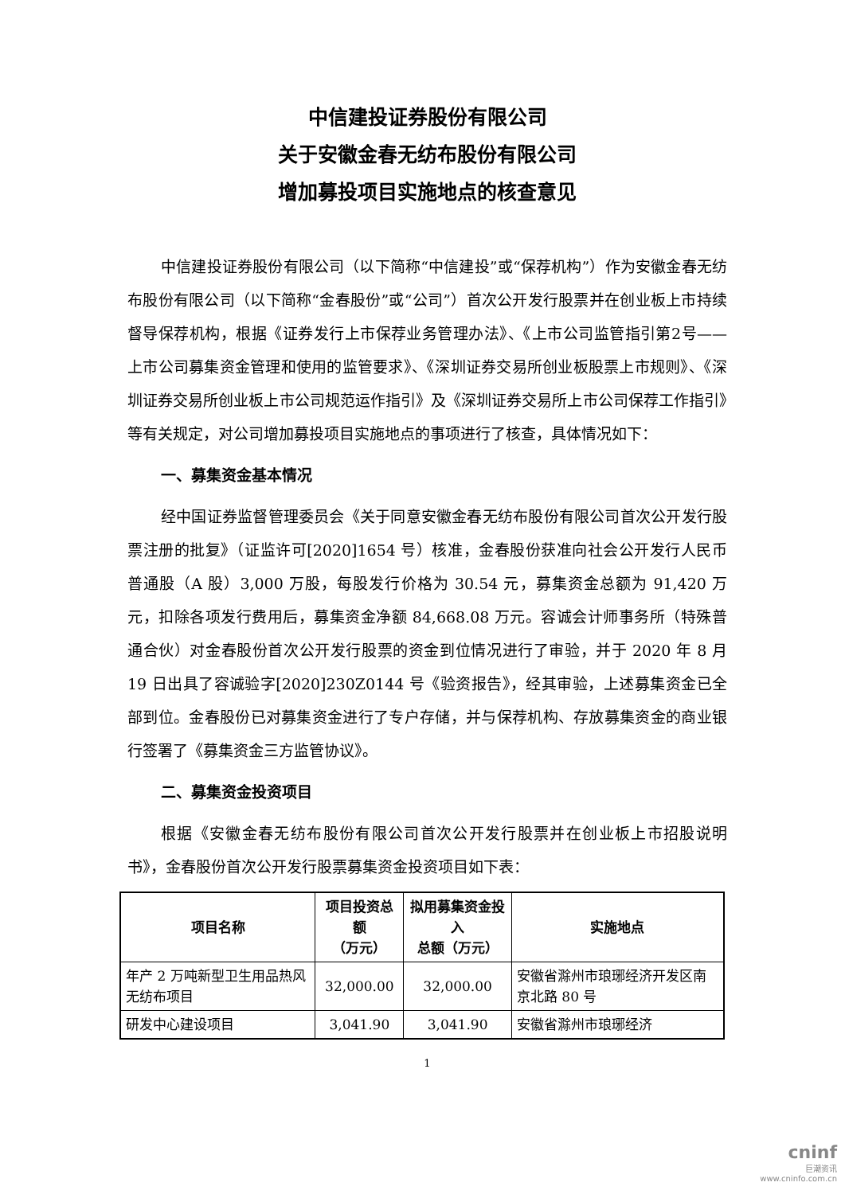中信建投证券股份有限公司
关于安徽金春无纺布股份有限公司
增加募投项目实施地点的核查意见
中信建投证券股份有限公司（以下简称“中信建投”或“保荐机构”）作为安徽金春无纺布股份有限公司（以下简称“金春股份”或“公司”）首次公开发行股票并在创业板上市持续督导保荐机构，根据《证券发行上市保荐业务管理办法》、《上市公司监管指引第2号——上市公司募集资金管理和使用的监管要求》、《深圳证券交易所创业板股票上市规则》、《深圳证券交易所创业板上市公司规范运作指引》及《深圳证券交易所上市公司保荐工作指引》等有关规定，对公司增加募投项目实施地点的事项进行了核查，具体情况如下：
一、募集资金基本情况
经中国证券监督管理委员会《关于同意安徽金春无纺布股份有限公司首次公开发行股票注册的批复》（证监许可[2020]1654 号）核准，金春股份获准向社会公开发行人民币普通股（A 股）3,000 万股，每股发行价格为 30.54 元，募集资金总额为 91,420 万元，扣除各项发行费用后，募集资金净额 84,668.08 万元。容诚会计师事务所（特殊普通合伙）对金春股份首次公开发行股票的资金到位情况进行了审验，并于 2020 年 8 月 19 日出具了容诚验字[2020]230Z0144 号《验资报告》，经其审验，上述募集资金已全部到位。金春股份已对募集资金进行了专户存储，并与保荐机构、存放募集资金的商业银行签署了《募集资金三方监管协议》。
二、募集资金投资项目
根据《安徽金春无纺布股份有限公司首次公开发行股票并在创业板上市招股说明书》，金春股份首次公开发行股票募集资金投资项目如下表：
| 项目名称 | 项目投资总额 （万元） | 拟用募集资金投入 总额（万元） | 实施地点 |
| --- | --- | --- | --- |
| 年产 2 万吨新型卫生用品热风无纺布项目 | 32,000.00 | 32,000.00 | 安徽省滁州市琅琊经济开发区南京北路 80 号 |
| 研发中心建设项目 | 3,041.90 | 3,041.90 | 安徽省滁州市琅琊经济 |
1
cninf
巨潮资讯
www.cninfo.com.cn